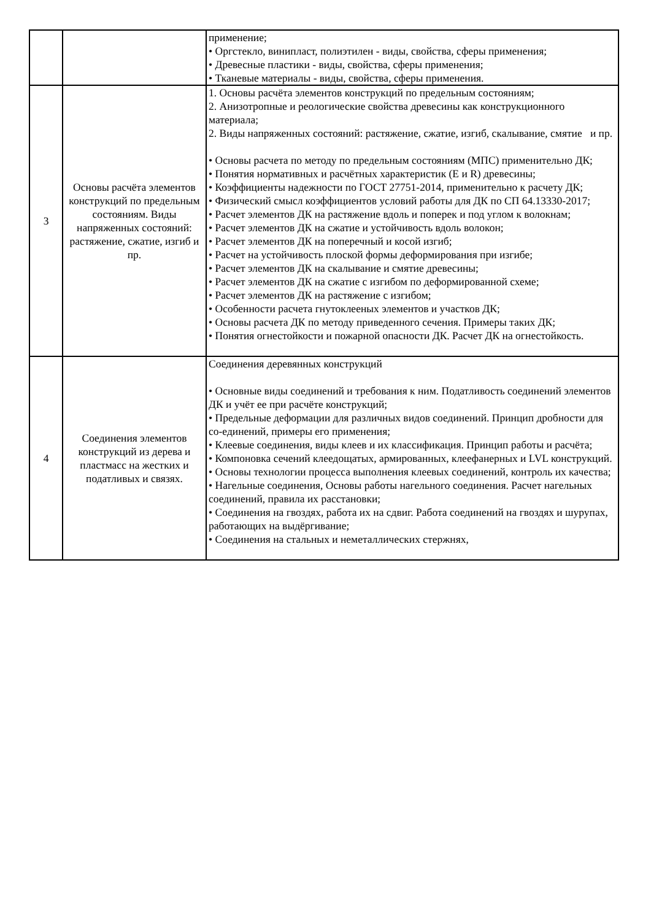| | | применение; • Оргстекло, винипласт, полиэтилен - виды, свойства, сферы применения; • Древесные пластики - виды, свойства, сферы применения; • Тканевые материалы - виды, свойства, сферы применения. |
| 3 | Основы расчёта элементов конструкций по предельным состояниям. Виды напряженных состояний: растяжение, сжатие, изгиб и пр. | 1. Основы расчёта элементов конструкций по предельным состояниям; 2. Анизотропные и реологические свойства древесины как конструкционного материала; 2. Виды напряженных состояний: растяжение, сжатие, изгиб, скалывание, смятие и пр. • Основы расчета по методу по предельным состояниям (МПС) применительно ДК; • Понятия нормативных и расчётных характеристик (E и R) древесины; • Коэффициенты надежности по ГОСТ 27751-2014, применительно к расчету ДК; • Физический смысл коэффициентов условий работы для ДК по СП 64.13330-2017; • Расчет элементов ДК на растяжение вдоль и поперек и под углом к волокнам; • Расчет элементов ДК на сжатие и устойчивость вдоль волокон; • Расчет элементов ДК на поперечный и косой изгиб; • Расчет на устойчивость плоской формы деформирования при изгибе; • Расчет элементов ДК на скалывание и смятие древесины; • Расчет элементов ДК на сжатие с изгибом по деформированной схеме; • Расчет элементов ДК на растяжение с изгибом; • Особенности расчета гнутоклееных элементов и участков ДК; • Основы расчета ДК по методу приведенного сечения. Примеры таких ДК; • Понятия огнестойкости и пожарной опасности ДК. Расчет ДК на огнестойкость. |
| 4 | Соединения элементов конструкций из дерева и пластмасс на жестких и податливых и связях. | Соединения деревянных конструкций • Основные виды соединений и требования к ним. Податливость соединений элементов ДК и учёт ее при расчёте конструкций; • Предельные деформации для различных видов соединений. Принцип дробности для со-единений, примеры его применения; • Клеевые соединения, виды клеев и их классификация. Принцип работы и расчёта; • Компоновка сечений клеедощатых, армированных, клеефанерных и LVL конструкций. • Основы технологии процесса выполнения клеевых соединений, контроль их качества; • Нагельные соединения, Основы работы нагельного соединения. Расчет нагельных соединений, правила их расстановки; • Соединения на гвоздях, работа их на сдвиг. Работа соединений на гвоздях и шурупах, работающих на выдёргивание; • Соединения на стальных и неметаллических стержнях, |